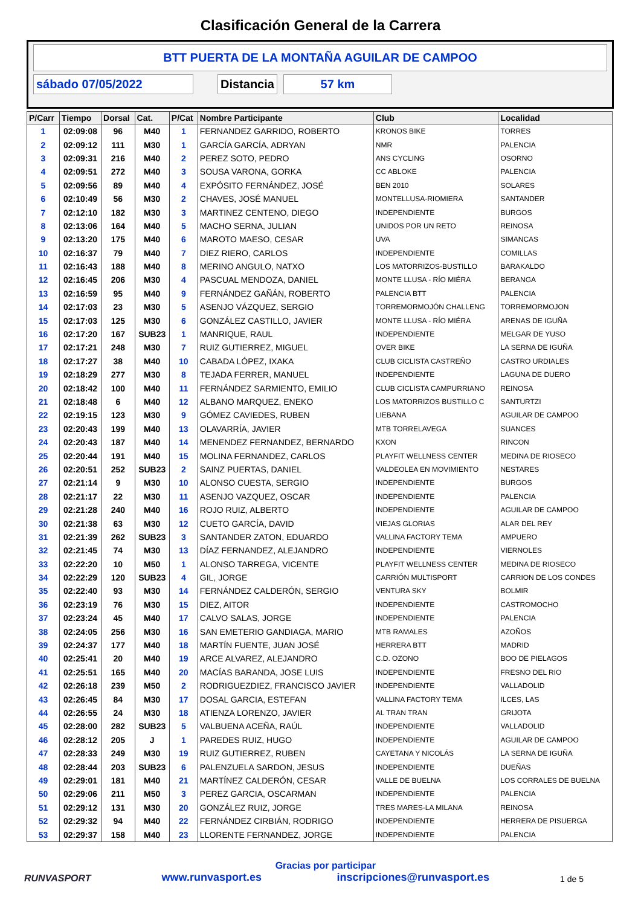Clasificación General de la Carrera
BTT PUERTA DE LA MONTAÑA AGUILAR DE CAMPOO
sábado 07/05/2022 Distancia 57 km
| P/Carr | Tiempo | Dorsal | Cat. | P/Cat | Nombre Participante | Club | Localidad |
| --- | --- | --- | --- | --- | --- | --- | --- |
| 1 | 02:09:08 | 96 | M40 | 1 | FERNANDEZ GARRIDO, ROBERTO | KRONOS BIKE | TORRES |
| 2 | 02:09:12 | 111 | M30 | 1 | GARCÍA GARCÍA, ADRYAN | NMR | PALENCIA |
| 3 | 02:09:31 | 216 | M40 | 2 | PEREZ SOTO, PEDRO | ANS CYCLING | OSORNO |
| 4 | 02:09:51 | 272 | M40 | 3 | SOUSA VARONA, GORKA | CC ABLOKE | PALENCIA |
| 5 | 02:09:56 | 89 | M40 | 4 | EXPÓSITO FERNÁNDEZ, JOSÉ | BEN 2010 | SOLARES |
| 6 | 02:10:49 | 56 | M30 | 2 | CHAVES, JOSÉ MANUEL | MONTELLUSA-RIOMIERA | SANTANDER |
| 7 | 02:12:10 | 182 | M30 | 3 | MARTINEZ CENTENO, DIEGO | INDEPENDIENTE | BURGOS |
| 8 | 02:13:06 | 164 | M40 | 5 | MACHO SERNA, JULIAN | UNIDOS POR UN RETO | REINOSA |
| 9 | 02:13:20 | 175 | M40 | 6 | MAROTO MAESO, CESAR | UVA | SIMANCAS |
| 10 | 02:16:37 | 79 | M40 | 7 | DIEZ RIERO, CARLOS | INDEPENDIENTE | COMILLAS |
| 11 | 02:16:43 | 188 | M40 | 8 | MERINO ANGULO, NATXO | LOS MATORRIZOS-BUSTILLO | BARAKALDO |
| 12 | 02:16:45 | 206 | M30 | 4 | PASCUAL MENDOZA, DANIEL | MONTE LLUSA - RÍO MIÉRA | BERANGA |
| 13 | 02:16:59 | 95 | M40 | 9 | FERNÁNDEZ GAÑÁN, ROBERTO | PALENCIA BTT | PALENCIA |
| 14 | 02:17:03 | 23 | M30 | 5 | ASENJO VÁZQUEZ, SERGIO | TORREMORMOJÓN CHALLENG | TORREMORMOJON |
| 15 | 02:17:03 | 125 | M30 | 6 | GONZÁLEZ CASTILLO, JAVIER | MONTE LLUSA - RÍO MIÉRA | ARENAS DE IGUÑA |
| 16 | 02:17:20 | 167 | SUB23 | 1 | MANRIQUE, RAUL | INDEPENDIENTE | MELGAR DE YUSO |
| 17 | 02:17:21 | 248 | M30 | 7 | RUIZ GUTIERREZ, MIGUEL | OVER BIKE | LA SERNA DE IGUÑA |
| 18 | 02:17:27 | 38 | M40 | 10 | CABADA LÓPEZ, IXAKA | CLUB CICLISTA CASTREÑO | CASTRO URDIALES |
| 19 | 02:18:29 | 277 | M30 | 8 | TEJADA FERRER, MANUEL | INDEPENDIENTE | LAGUNA DE DUERO |
| 20 | 02:18:42 | 100 | M40 | 11 | FERNÁNDEZ SARMIENTO, EMILIO | CLUB CICLISTA CAMPURRIANO | REINOSA |
| 21 | 02:18:48 | 6 | M40 | 12 | ALBANO MARQUEZ, ENEKO | LOS MATORRIZOS BUSTILLO C | SANTURTZI |
| 22 | 02:19:15 | 123 | M30 | 9 | GÓMEZ CAVIEDES, RUBEN | LIEBANA | AGUILAR DE CAMPOO |
| 23 | 02:20:43 | 199 | M40 | 13 | OLAVARRÍA, JAVIER | MTB TORRELAVEGA | SUANCES |
| 24 | 02:20:43 | 187 | M40 | 14 | MENENDEZ FERNANDEZ, BERNARDO | KXON | RINCON |
| 25 | 02:20:44 | 191 | M40 | 15 | MOLINA FERNANDEZ, CARLOS | PLAYFIT WELLNESS CENTER | MEDINA DE RIOSECO |
| 26 | 02:20:51 | 252 | SUB23 | 2 | SAINZ PUERTAS, DANIEL | VALDEOLEA EN MOVIMIENTO | NESTARES |
| 27 | 02:21:14 | 9 | M30 | 10 | ALONSO CUESTA, SERGIO | INDEPENDIENTE | BURGOS |
| 28 | 02:21:17 | 22 | M30 | 11 | ASENJO VAZQUEZ, OSCAR | INDEPENDIENTE | PALENCIA |
| 29 | 02:21:28 | 240 | M40 | 16 | ROJO RUIZ, ALBERTO | INDEPENDIENTE | AGUILAR DE CAMPOO |
| 30 | 02:21:38 | 63 | M30 | 12 | CUETO GARCÍA, DAVID | VIEJAS GLORIAS | ALAR DEL REY |
| 31 | 02:21:39 | 262 | SUB23 | 3 | SANTANDER ZATON, EDUARDO | VALLINA FACTORY TEMA | AMPUERO |
| 32 | 02:21:45 | 74 | M30 | 13 | DÍAZ FERNANDEZ, ALEJANDRO | INDEPENDIENTE | VIERNOLES |
| 33 | 02:22:20 | 10 | M50 | 1 | ALONSO TARREGA, VICENTE | PLAYFIT WELLNESS CENTER | MEDINA DE RIOSECO |
| 34 | 02:22:29 | 120 | SUB23 | 4 | GIL, JORGE | CARRIÓN MULTISPORT | CARRION DE LOS CONDES |
| 35 | 02:22:40 | 93 | M30 | 14 | FERNÁNDEZ CALDERÓN, SERGIO | VENTURA SKY | BOLMIR |
| 36 | 02:23:19 | 76 | M30 | 15 | DIEZ, AITOR | INDEPENDIENTE | CASTROMOCHO |
| 37 | 02:23:24 | 45 | M40 | 17 | CALVO SALAS, JORGE | INDEPENDIENTE | PALENCIA |
| 38 | 02:24:05 | 256 | M30 | 16 | SAN EMETERIO GANDIAGA, MARIO | MTB RAMALES | AZOÑOS |
| 39 | 02:24:37 | 177 | M40 | 18 | MARTÍN FUENTE, JUAN JOSÉ | HERRERA BTT | MADRID |
| 40 | 02:25:41 | 20 | M40 | 19 | ARCE ALVAREZ, ALEJANDRO | C.D. OZONO | BOO DE PIELAGOS |
| 41 | 02:25:51 | 165 | M40 | 20 | MACÍAS BARANDA, JOSE LUIS | INDEPENDIENTE | FRESNO DEL RIO |
| 42 | 02:26:18 | 239 | M50 | 2 | RODRIGUEZDIEZ, FRANCISCO JAVIER | INDEPENDIENTE | VALLADOLID |
| 43 | 02:26:45 | 84 | M30 | 17 | DOSAL GARCIA, ESTEFAN | VALLINA FACTORY TEMA | ILCES, LAS |
| 44 | 02:26:55 | 24 | M30 | 18 | ATIENZA LORENZO, JAVIER | AL TRAN TRAN | GRIJOTA |
| 45 | 02:28:00 | 282 | SUB23 | 5 | VALBUENA ACEÑA, RAÚL | INDEPENDIENTE | VALLADOLID |
| 46 | 02:28:12 | 205 | J | 1 | PAREDES RUIZ, HUGO | INDEPENDIENTE | AGUILAR DE CAMPOO |
| 47 | 02:28:33 | 249 | M30 | 19 | RUIZ GUTIERREZ, RUBEN | CAYETANA Y NICOLÁS | LA SERNA DE IGUÑA |
| 48 | 02:28:44 | 203 | SUB23 | 6 | PALENZUELA SARDON, JESUS | INDEPENDIENTE | DUEÑAS |
| 49 | 02:29:01 | 181 | M40 | 21 | MARTÍNEZ CALDERÓN, CESAR | VALLE DE BUELNA | LOS CORRALES DE BUELNA |
| 50 | 02:29:06 | 211 | M50 | 3 | PEREZ GARCIA, OSCARMAN | INDEPENDIENTE | PALENCIA |
| 51 | 02:29:12 | 131 | M30 | 20 | GONZÁLEZ RUIZ, JORGE | TRES MARES-LA MILANA | REINOSA |
| 52 | 02:29:32 | 94 | M40 | 22 | FERNÁNDEZ CIRBIÁN, RODRIGO | INDEPENDIENTE | HERRERA DE PISUERGA |
| 53 | 02:29:37 | 158 | M40 | 23 | LLORENTE FERNANDEZ, JORGE | INDEPENDIENTE | PALENCIA |
RUNVASPORT
Gracias por participar
www.runvasport.es inscripciones@runvasport.es
1 de 5